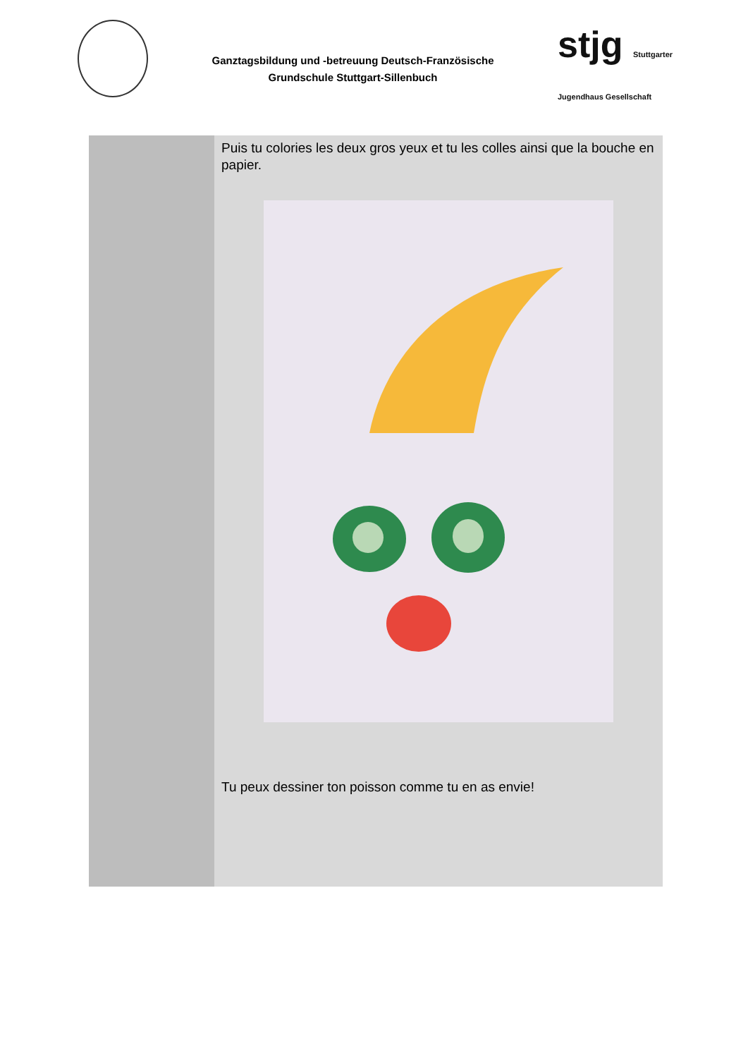Ganztagsbildung und -betreuung Deutsch-Französische
Grundschule Stuttgart-Sillenbuch
stjg Stuttgarter Jugendhaus Gesellschaft
| | Puis tu colories les deux gros yeux et tu les colles ainsi que la bouche en papier. Tu peux dessiner ton poisson comme tu en as envie! |